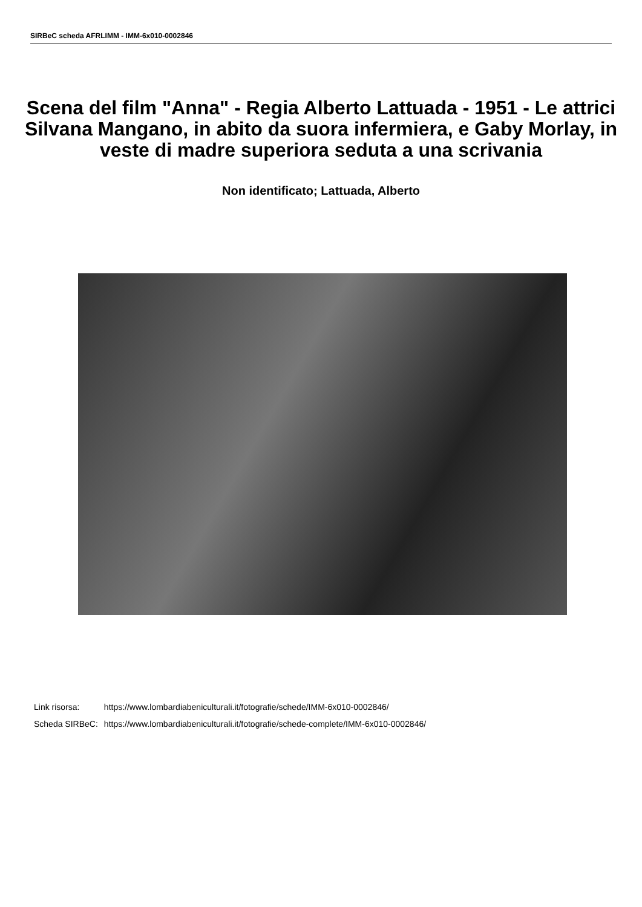SIRBeC scheda AFRLIMM - IMM-6x010-0002846
Scena del film "Anna" - Regia Alberto Lattuada - 1951 - Le attrici Silvana Mangano, in abito da suora infermiera, e Gaby Morlay, in veste di madre superiora seduta a una scrivania
Non identificato; Lattuada, Alberto
| Link risorsa: | https://www.lombardiabeniculturali.it/fotografie/schede/IMM-6x010-0002846/ |
| Scheda SIRBeC: | https://www.lombardiabeniculturali.it/fotografie/schede-complete/IMM-6x010-0002846/ |